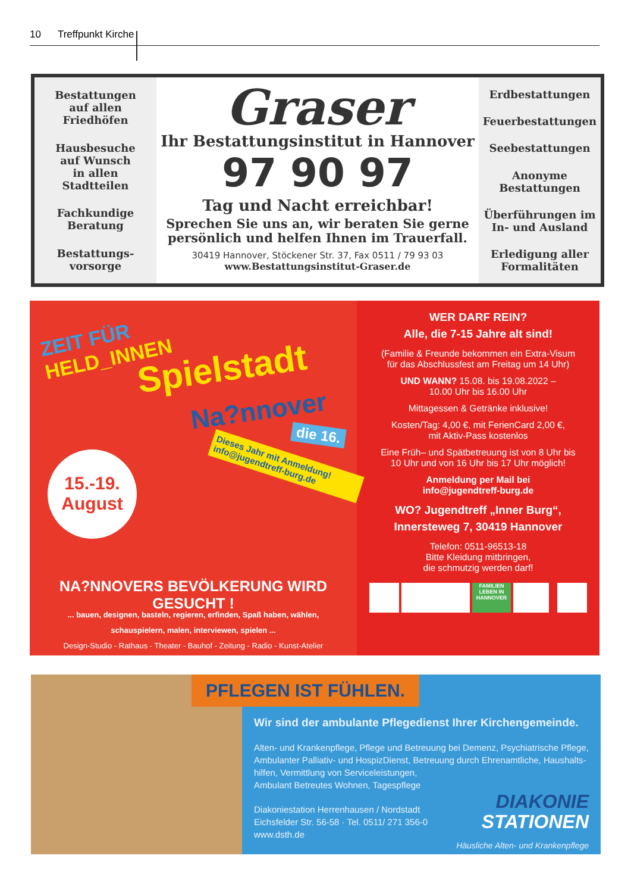10 Treffpunkt Kirche
Bestattungen
auf allen
Friedhöfen
Hausbesuche
auf Wunsch
in allen
Stadtteilen
Fachkundige
Beratung
Bestattungs-
vorsorge
Graser
Ihr Bestattungsinstitut in Hannover
97 90 97
Tag und Nacht erreichbar!
Sprechen Sie uns an, wir beraten Sie gerne
persönlich und helfen Ihnen im Trauerfall.
30419 Hannover, Stöckener Str. 37, Fax 0511 / 79 93 03
www.Bestattungsinstitut-Graser.de
Erdbestattungen
Feuerbestattungen
Seebestattungen
Anonyme
Bestattungen
Überführungen im
In- und Ausland
Erledigung aller
Formalitäten
ZEIT FÜR
HELD_INNEN
Spielstadt
Na?nnover
die 16.
Dieses Jahr mit Anmeldung!
info@jugendtreff-burg.de
15.-19.
August
NA?NNOVERS BEVÖLKERUNG WIRD GESUCHT !
... bauen, designen, basteln, regieren, erfinden, Spaß haben, wählen,
schauspielern, malen, interviewen, spielen ...
Design-Studio - Rathaus - Theater - Bauhof - Zeitung - Radio - Kunst-Atelier
WER DARF REIN?
Alle, die 7-15 Jahre alt sind!
(Familie & Freunde bekommen ein Extra-Visum
für das Abschlussfest am Freitag um 14 Uhr)
UND WANN? 15.08. bis 19.08.2022 –
10.00 Uhr bis 16.00 Uhr
Mittagessen & Getränke inklusive!
Kosten/Tag: 4,00 €, mit FerienCard 2,00 €,
mit Aktiv-Pass kostenlos
Eine Früh– und Spätbetreuung ist von 8 Uhr bis
10 Uhr und von 16 Uhr bis 17 Uhr möglich!
Anmeldung per Mail bei
info@jugendtreff-burg.de
WO? Jugendtreff „Inner Burg“,
Innersteweg 7, 30419 Hannover
Telefon: 0511-96513-18
Bitte Kleidung mitbringen,
die schmutzig werden darf!
FAMILIEN LEBEN IN HANNOVER
PFLEGEN IST FÜHLEN.
Wir sind der ambulante Pflegedienst Ihrer Kirchengemeinde.
Alten- und Krankenpflege, Pflege und Betreuung bei Demenz, Psychiatrische Pflege, Ambulanter Palliativ- und HospizDienst, Betreuung durch Ehrenamtliche, Haushalts-
hilfen, Vermittlung von Serviceleistungen,
Ambulant Betreutes Wohnen, Tagespflege
Diakoniestation Herrenhausen / Nordstadt
Eichsfelder Str. 56-58 · Tel. 0511/ 271 356-0
www.dsth.de
DIAKONIE
STATIONEN
Häusliche Alten- und Krankenpflege